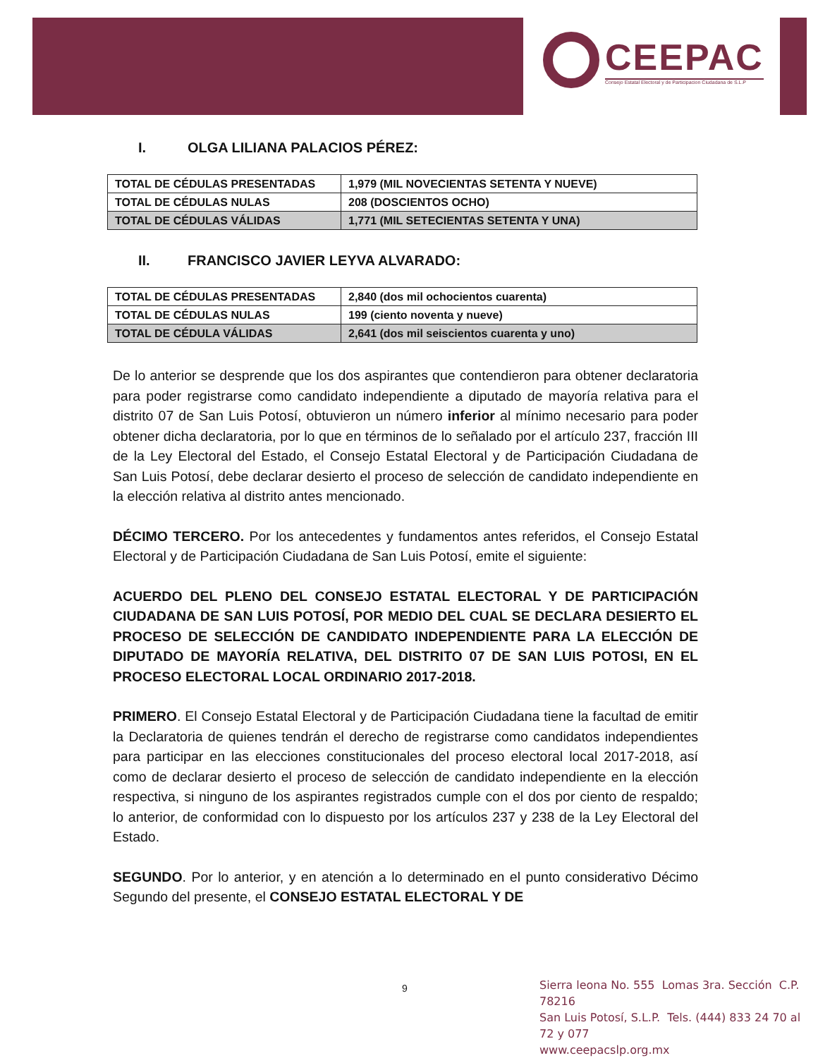CEEPAC
Consejo Estatal Electoral y de Participacion Ciudadana de S.L.P
I. OLGA LILIANA PALACIOS PÉREZ:
| TOTAL DE CÉDULAS PRESENTADAS | 1,979 (MIL NOVECIENTAS SETENTA Y NUEVE) |
| TOTAL DE CÉDULAS NULAS | 208 (DOSCIENTOS OCHO) |
| TOTAL DE CÉDULAS VÁLIDAS | 1,771 (MIL SETECIENTAS SETENTA Y UNA) |
II. FRANCISCO JAVIER LEYVA ALVARADO:
| TOTAL DE CÉDULAS PRESENTADAS | 2,840 (dos mil ochocientos cuarenta) |
| TOTAL DE CÉDULAS NULAS | 199 (ciento noventa y nueve) |
| TOTAL DE CÉDULA VÁLIDAS | 2,641 (dos mil seiscientos cuarenta y uno) |
De lo anterior se desprende que los dos aspirantes que contendieron para obtener declaratoria para poder registrarse como candidato independiente a diputado de mayoría relativa para el distrito 07 de San Luis Potosí, obtuvieron un número inferior al mínimo necesario para poder obtener dicha declaratoria, por lo que en términos de lo señalado por el artículo 237, fracción III de la Ley Electoral del Estado, el Consejo Estatal Electoral y de Participación Ciudadana de San Luis Potosí, debe declarar desierto el proceso de selección de candidato independiente en la elección relativa al distrito antes mencionado.
DÉCIMO TERCERO. Por los antecedentes y fundamentos antes referidos, el Consejo Estatal Electoral y de Participación Ciudadana de San Luis Potosí, emite el siguiente:
ACUERDO DEL PLENO DEL CONSEJO ESTATAL ELECTORAL Y DE PARTICIPACIÓN CIUDADANA DE SAN LUIS POTOSÍ, POR MEDIO DEL CUAL SE DECLARA DESIERTO EL PROCESO DE SELECCIÓN DE CANDIDATO INDEPENDIENTE PARA LA ELECCIÓN DE DIPUTADO DE MAYORÍA RELATIVA, DEL DISTRITO 07 DE SAN LUIS POTOSI, EN EL PROCESO ELECTORAL LOCAL ORDINARIO 2017-2018.
PRIMERO. El Consejo Estatal Electoral y de Participación Ciudadana tiene la facultad de emitir la Declaratoria de quienes tendrán el derecho de registrarse como candidatos independientes para participar en las elecciones constitucionales del proceso electoral local 2017-2018, así como de declarar desierto el proceso de selección de candidato independiente en la elección respectiva, si ninguno de los aspirantes registrados cumple con el dos por ciento de respaldo; lo anterior, de conformidad con lo dispuesto por los artículos 237 y 238 de la Ley Electoral del Estado.
SEGUNDO. Por lo anterior, y en atención a lo determinado en el punto considerativo Décimo Segundo del presente, el CONSEJO ESTATAL ELECTORAL Y DE
9
Sierra leona No. 555 Lomas 3ra. Sección C.P. 78216
San Luis Potosí, S.L.P. Tels. (444) 833 24 70 al 72 y 077
www.ceepacslp.org.mx